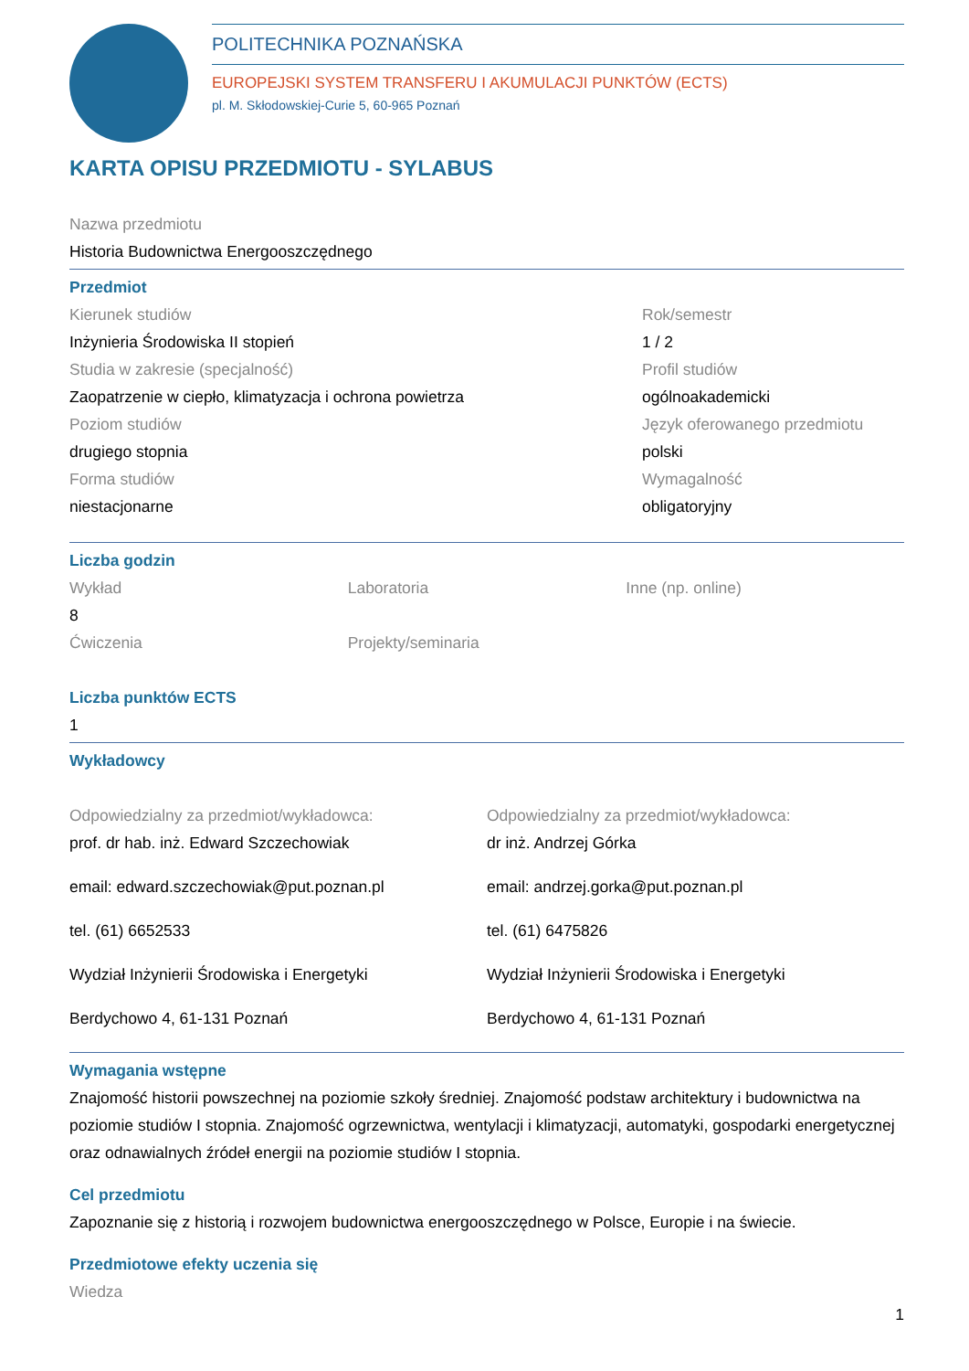POLITECHNIKA POZNAŃSKA
EUROPEJSKI SYSTEM TRANSFERU I AKUMULACJI PUNKTÓW (ECTS)
pl. M. Skłodowskiej-Curie 5, 60-965 Poznań
KARTA OPISU PRZEDMIOTU - SYLABUS
Nazwa przedmiotu
Historia Budownictwa Energooszczędnego
Przedmiot
Kierunek studiów
Inżynieria Środowiska II stopień
Studia w zakresie (specjalność)
Zaopatrzenie w ciepło, klimatyzacja i ochrona powietrza
Poziom studiów
drugiego stopnia
Forma studiów
niestacjonarne
Rok/semestr
1 / 2
Profil studiów
ogólnoakademicki
Język oferowanego przedmiotu
polski
Wymagalność
obligatoryjny
Liczba godzin
Wykład
8
Ćwiczenia
Laboratoria
Projekty/seminaria
Inne (np. online)
Liczba punktów ECTS
1
Wykładowcy
Odpowiedzialny za przedmiot/wykładowca:
prof. dr hab. inż. Edward Szczechowiak
email: edward.szczechowiak@put.poznan.pl
tel. (61) 6652533
Wydział Inżynierii Środowiska i Energetyki
Berdychowo 4, 61-131 Poznań
Odpowiedzialny za przedmiot/wykładowca:
dr inż. Andrzej Górka
email: andrzej.gorka@put.poznan.pl
tel. (61) 6475826
Wydział Inżynierii Środowiska i Energetyki
Berdychowo 4, 61-131 Poznań
Wymagania wstępne
Znajomość historii powszechnej na poziomie szkoły średniej. Znajomość podstaw architektury i budownictwa na poziomie studiów I stopnia. Znajomość ogrzewnictwa, wentylacji i klimatyzacji, automatyki, gospodarki energetycznej oraz odnawialnych źródeł energii na poziomie studiów I stopnia.
Cel przedmiotu
Zapoznanie się z historią i rozwojem budownictwa energooszczędnego w Polsce, Europie i na świecie.
Przedmiotowe efekty uczenia się
Wiedza
1